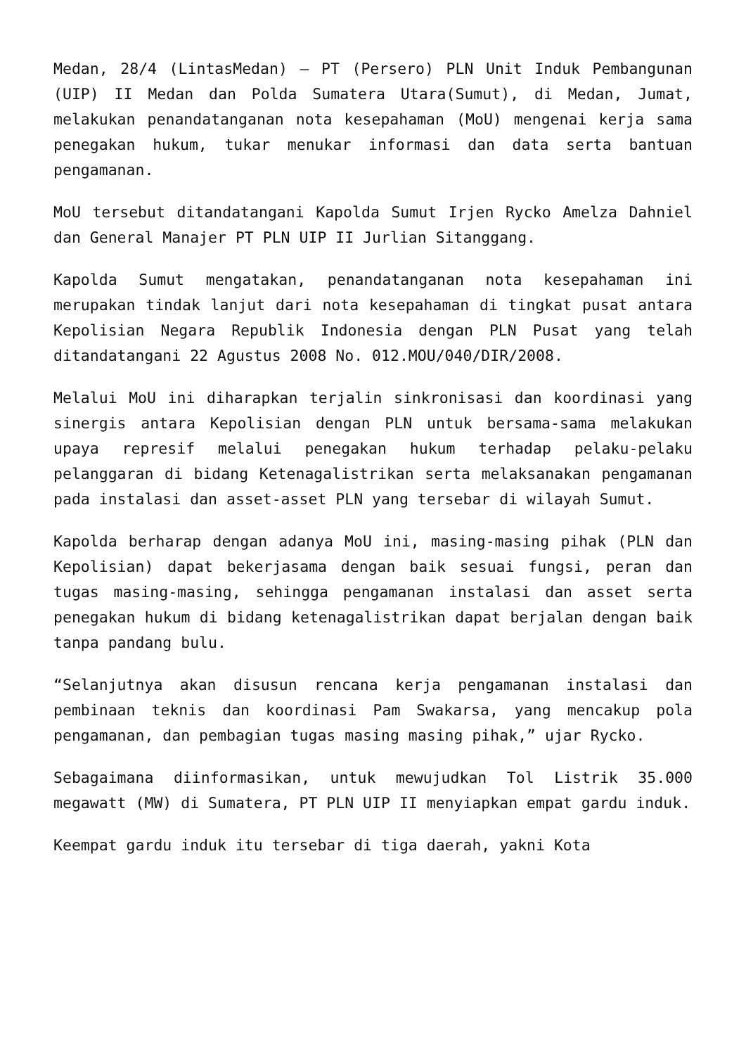Medan, 28/4 (LintasMedan) – PT (Persero) PLN Unit Induk Pembangunan (UIP) II Medan dan Polda Sumatera Utara(Sumut), di Medan, Jumat, melakukan penandatanganan nota kesepahaman (MoU) mengenai kerja sama penegakan hukum, tukar menukar informasi dan data serta bantuan pengamanan.
MoU tersebut ditandatangani Kapolda Sumut Irjen Rycko Amelza Dahniel dan General Manajer PT PLN UIP II Jurlian Sitanggang.
Kapolda Sumut mengatakan, penandatanganan nota kesepahaman ini merupakan tindak lanjut dari nota kesepahaman di tingkat pusat antara Kepolisian Negara Republik Indonesia dengan PLN Pusat yang telah ditandatangani 22 Agustus 2008 No. 012.MOU/040/DIR/2008.
Melalui MoU ini diharapkan terjalin sinkronisasi dan koordinasi yang sinergis antara Kepolisian dengan PLN untuk bersama-sama melakukan upaya represif melalui penegakan hukum terhadap pelaku-pelaku pelanggaran di bidang Ketenagalistrikan serta melaksanakan pengamanan pada instalasi dan asset-asset PLN yang tersebar di wilayah Sumut.
Kapolda berharap dengan adanya MoU ini, masing-masing pihak (PLN dan Kepolisian) dapat bekerjasama dengan baik sesuai fungsi, peran dan tugas masing-masing, sehingga pengamanan instalasi dan asset serta penegakan hukum di bidang ketenagalistrikan dapat berjalan dengan baik tanpa pandang bulu.
“Selanjutnya akan disusun rencana kerja pengamanan instalasi dan pembinaan teknis dan koordinasi Pam Swakarsa, yang mencakup pola pengamanan, dan pembagian tugas masing masing pihak,” ujar Rycko.
Sebagaimana diinformasikan, untuk mewujudkan Tol Listrik 35.000 megawatt (MW) di Sumatera, PT PLN UIP II menyiapkan empat gardu induk.
Keempat gardu induk itu tersebar di tiga daerah, yakni Kota